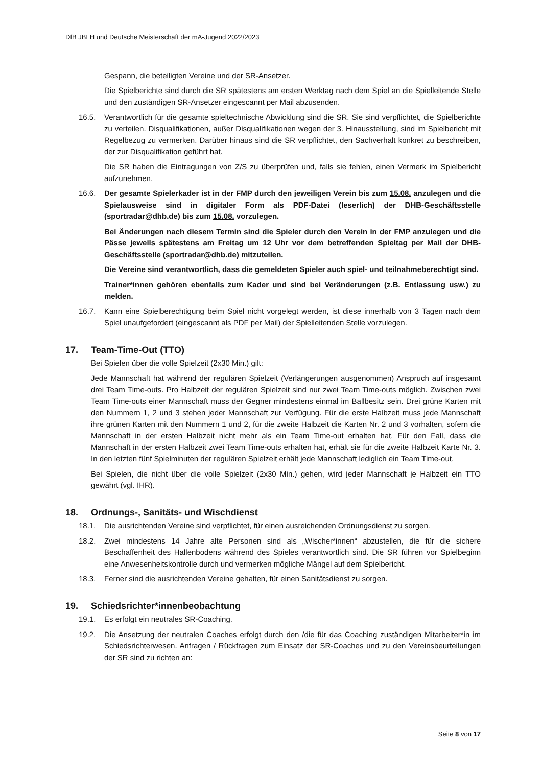DfB JBLH und Deutsche Meisterschaft der mA-Jugend 2022/2023
Gespann, die beteiligten Vereine und der SR-Ansetzer.
Die Spielberichte sind durch die SR spätestens am ersten Werktag nach dem Spiel an die Spielleitende Stelle und den zuständigen SR-Ansetzer eingescannt per Mail abzusenden.
16.5. Verantwortlich für die gesamte spieltechnische Abwicklung sind die SR. Sie sind verpflichtet, die Spielberichte zu verteilen. Disqualifikationen, außer Disqualifikationen wegen der 3. Hinausstellung, sind im Spielbericht mit Regelbezug zu vermerken. Darüber hinaus sind die SR verpflichtet, den Sachverhalt konkret zu beschreiben, der zur Disqualifikation geführt hat.
Die SR haben die Eintragungen von Z/S zu überprüfen und, falls sie fehlen, einen Vermerk im Spielbericht aufzunehmen.
16.6. Der gesamte Spielerkader ist in der FMP durch den jeweiligen Verein bis zum 15.08. anzulegen und die Spielausweise sind in digitaler Form als PDF-Datei (leserlich) der DHB-Geschäftsstelle (sportradar@dhb.de) bis zum 15.08. vorzulegen.
Bei Änderungen nach diesem Termin sind die Spieler durch den Verein in der FMP anzulegen und die Pässe jeweils spätestens am Freitag um 12 Uhr vor dem betreffenden Spieltag per Mail der DHB- Geschäftsstelle (sportradar@dhb.de) mitzuteilen.
Die Vereine sind verantwortlich, dass die gemeldeten Spieler auch spiel- und teilnahmeberechtigt sind.
Trainer*innen gehören ebenfalls zum Kader und sind bei Veränderungen (z.B. Entlassung usw.) zu melden.
16.7. Kann eine Spielberechtigung beim Spiel nicht vorgelegt werden, ist diese innerhalb von 3 Tagen nach dem Spiel unaufgefordert (eingescannt als PDF per Mail) der Spielleitenden Stelle vorzulegen.
17. Team-Time-Out (TTO)
Bei Spielen über die volle Spielzeit (2x30 Min.) gilt:
Jede Mannschaft hat während der regulären Spielzeit (Verlängerungen ausgenommen) Anspruch auf insgesamt drei Team Time-outs. Pro Halbzeit der regulären Spielzeit sind nur zwei Team Time-outs möglich. Zwischen zwei Team Time-outs einer Mannschaft muss der Gegner mindestens einmal im Ballbesitz sein. Drei grüne Karten mit den Nummern 1, 2 und 3 stehen jeder Mannschaft zur Verfügung. Für die erste Halbzeit muss jede Mannschaft ihre grünen Karten mit den Nummern 1 und 2, für die zweite Halbzeit die Karten Nr. 2 und 3 vorhalten, sofern die Mannschaft in der ersten Halbzeit nicht mehr als ein Team Time-out erhalten hat. Für den Fall, dass die Mannschaft in der ersten Halbzeit zwei Team Time-outs erhalten hat, erhält sie für die zweite Halbzeit Karte Nr. 3. In den letzten fünf Spielminuten der regulären Spielzeit erhält jede Mannschaft lediglich ein Team Time-out.
Bei Spielen, die nicht über die volle Spielzeit (2x30 Min.) gehen, wird jeder Mannschaft je Halbzeit ein TTO gewährt (vgl. IHR).
18. Ordnungs-, Sanitäts- und Wischdienst
18.1. Die ausrichtenden Vereine sind verpflichtet, für einen ausreichenden Ordnungsdienst zu sorgen.
18.2. Zwei mindestens 14 Jahre alte Personen sind als „Wischer*innen“ abzustellen, die für die sichere Beschaffenheit des Hallenbodens während des Spieles verantwortlich sind. Die SR führen vor Spielbeginn eine Anwesenheitskontrolle durch und vermerken mögliche Mängel auf dem Spielbericht.
18.3. Ferner sind die ausrichtenden Vereine gehalten, für einen Sanitätsdienst zu sorgen.
19. Schiedsrichter*innenbeobachtung
19.1. Es erfolgt ein neutrales SR-Coaching.
19.2. Die Ansetzung der neutralen Coaches erfolgt durch den /die für das Coaching zuständigen Mitarbeiter*in im Schiedsrichterwesen. Anfragen / Rückfragen zum Einsatz der SR-Coaches und zu den Vereinsbeurteilungen der SR sind zu richten an:
Seite 8 von 17